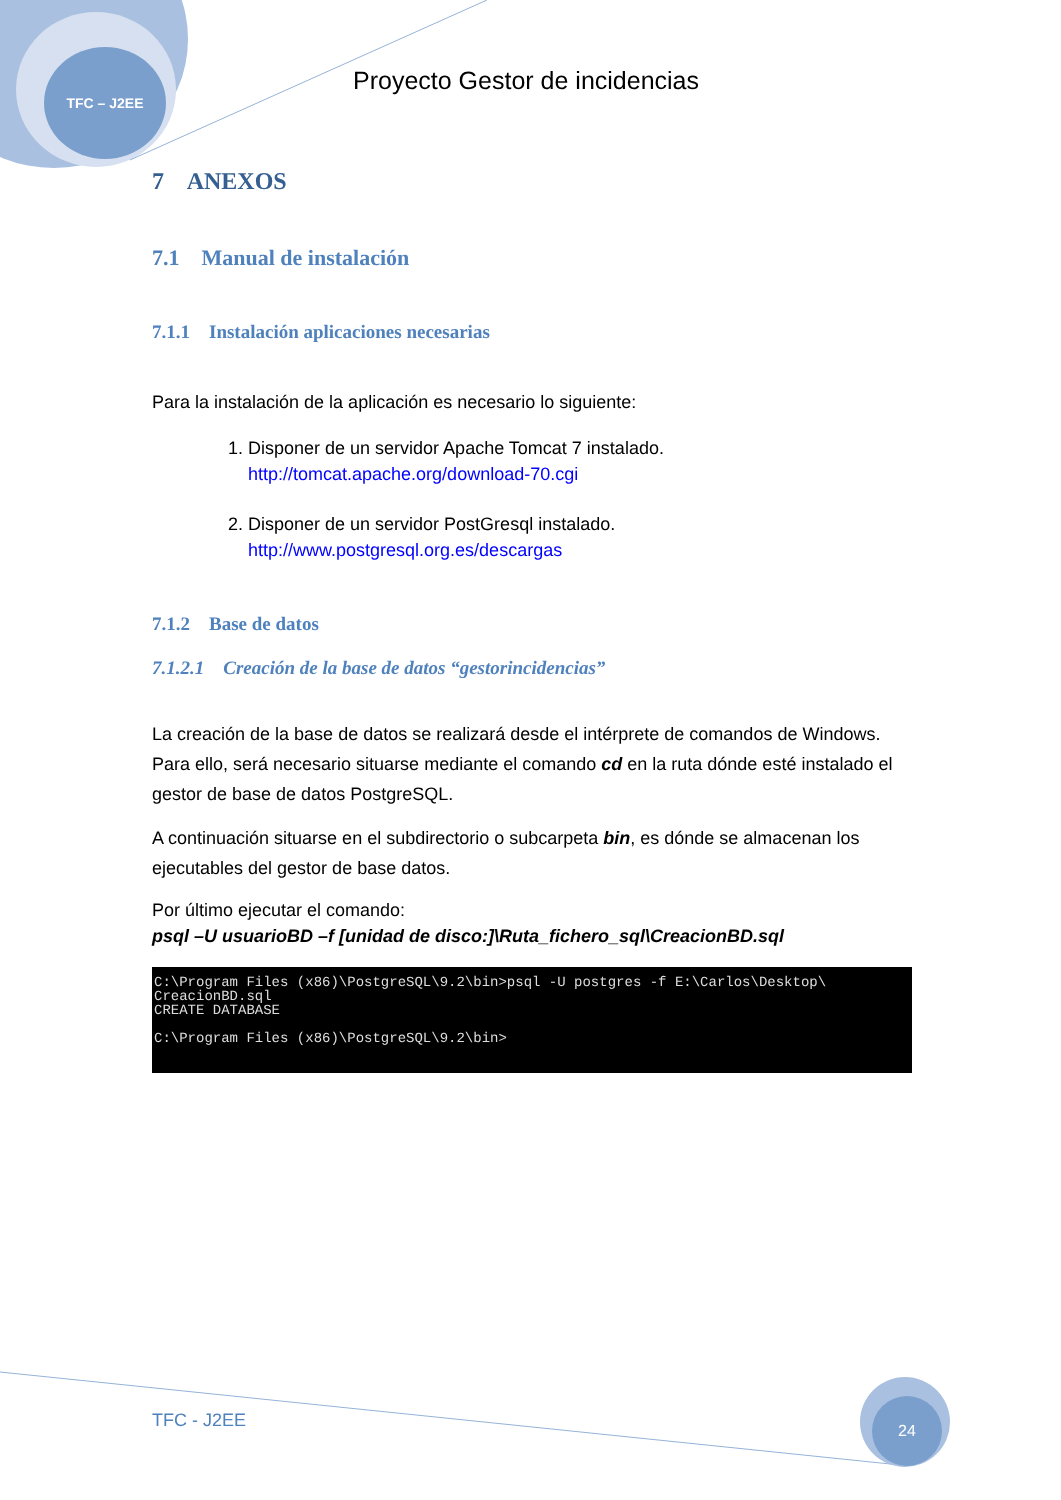TFC – J2EE
Proyecto Gestor de incidencias
7 ANEXOS
7.1 Manual de instalación
7.1.1 Instalación aplicaciones necesarias
Para la instalación de la aplicación es necesario lo siguiente:
1. Disponer de un servidor Apache Tomcat 7 instalado.
http://tomcat.apache.org/download-70.cgi
2. Disponer de un servidor PostGresql instalado.
http://www.postgresql.org.es/descargas
7.1.2 Base de datos
7.1.2.1 Creación de la base de datos “gestorincidencias”
La creación de la base de datos se realizará desde el intérprete de comandos de Windows. Para ello, será necesario situarse mediante el comando cd en la ruta dónde esté instalado el gestor de base de datos PostgreSQL.
A continuación situarse en el subdirectorio o subcarpeta bin, es dónde se almacenan los ejecutables del gestor de base datos.
Por último ejecutar el comando:
psql –U usuarioBD –f [unidad de disco:]\Ruta_fichero_sql\CreacionBD.sql
C:\Program Files (x86)\PostgreSQL\9.2\bin>psql -U postgres -f E:\Carlos\Desktop\ CreacionBD.sql CREATE DATABASE C:\Program Files (x86)\PostgreSQL\9.2\bin>
TFC - J2EE
24